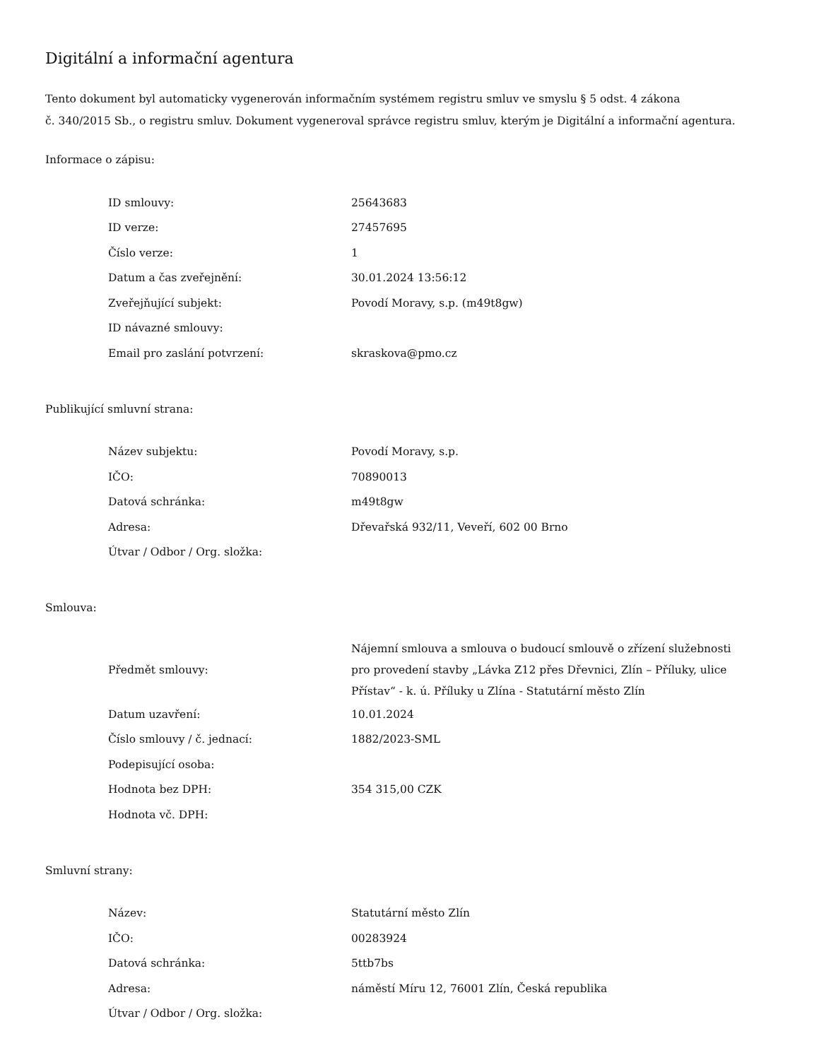Digitální a informační agentura
Tento dokument byl automaticky vygenerován informačním systémem registru smluv ve smyslu § 5 odst. 4 zákona
č. 340/2015 Sb., o registru smluv. Dokument vygeneroval správce registru smluv, kterým je Digitální a informační agentura.
Informace o zápisu:
| ID smlouvy: | 25643683 |
| ID verze: | 27457695 |
| Číslo verze: | 1 |
| Datum a čas zveřejnění: | 30.01.2024 13:56:12 |
| Zveřejňující subjekt: | Povodí Moravy, s.p. (m49t8gw) |
| ID návazné smlouvy: | |
| Email pro zaslání potvrzení: | skraskova@pmo.cz |
Publikující smluvní strana:
| Název subjektu: | Povodí Moravy, s.p. |
| IČO: | 70890013 |
| Datová schránka: | m49t8gw |
| Adresa: | Dřevařská 932/11, Veveří, 602 00 Brno |
| Útvar / Odbor / Org. složka: | |
Smlouva:
| Předmět smlouvy: | Nájemní smlouva a smlouva o budoucí smlouvě o zřízení služebnosti pro provedení stavby „Lávka Z12 přes Dřevnici, Zlín – Příluky, ulice Přístav“ - k. ú. Příluky u Zlína - Statutární město Zlín |
| Datum uzavření: | 10.01.2024 |
| Číslo smlouvy / č. jednací: | 1882/2023-SML |
| Podepisující osoba: | |
| Hodnota bez DPH: | 354 315,00 CZK |
| Hodnota vč. DPH: | |
Smluvní strany:
| Název: | Statutární město Zlín |
| IČO: | 00283924 |
| Datová schránka: | 5ttb7bs |
| Adresa: | náměstí Míru 12, 76001 Zlín, Česká republika |
| Útvar / Odbor / Org. složka: | |